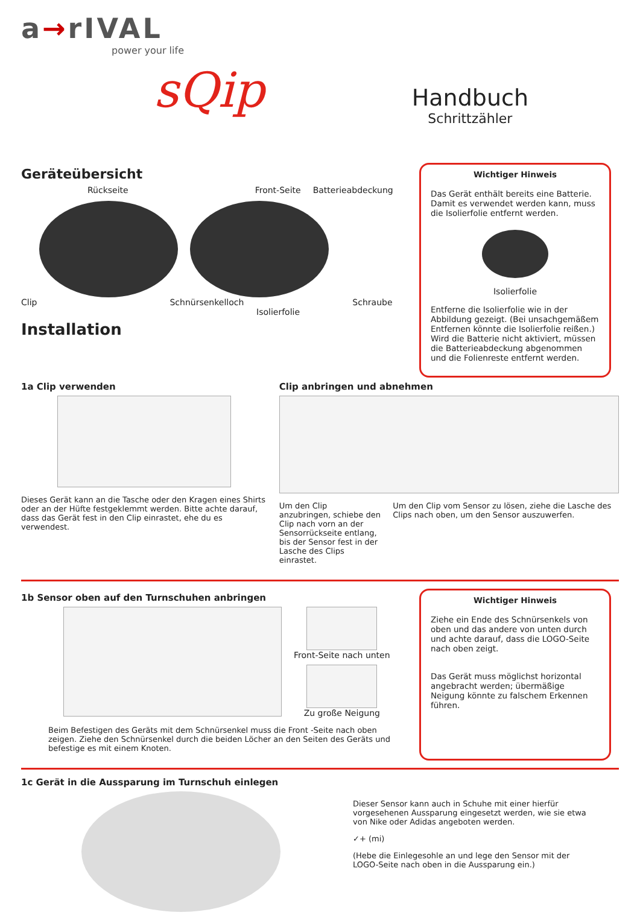a→rIVAL
power your life
sQip
Handbuch
Schrittzähler
Geräteübersicht
Rückseite Front-Seite Batterieabdeckung
Clip Schnürsenkelloch Schraube
Isolierfolie
Installation
Wichtiger Hinweis
Das Gerät enthält bereits eine Batterie. Damit es verwendet werden kann, muss die Isolierfolie entfernt werden.
Isolierfolie
Entferne die Isolierfolie wie in der Abbildung gezeigt. (Bei unsachgemäßem Entfernen könnte die Isolierfolie reißen.) Wird die Batterie nicht aktiviert, müssen die Batterieabdeckung abgenommen und die Folienreste entfernt werden.
1a Clip verwenden
Dieses Gerät kann an die Tasche oder den Kragen eines Shirts oder an der Hüfte festgeklemmt werden. Bitte achte darauf, dass das Gerät fest in den Clip einrastet, ehe du es verwendest.
Clip anbringen und abnehmen
Um den Clip anzubringen, schiebe den Clip nach vorn an der Sensorrückseite entlang, bis der Sensor fest in der Lasche des Clips einrastet.
Um den Clip vom Sensor zu lösen, ziehe die Lasche des Clips nach oben, um den Sensor auszuwerfen.
1b Sensor oben auf den Turnschuhen anbringen
Front-Seite nach unten
Zu große Neigung
Beim Befestigen des Geräts mit dem Schnürsenkel muss die Front -Seite nach oben zeigen. Ziehe den Schnürsenkel durch die beiden Löcher an den Seiten des Geräts und befestige es mit einem Knoten.
Wichtiger Hinweis
Ziehe ein Ende des Schnürsenkels von oben und das andere von unten durch und achte darauf, dass die LOGO-Seite nach oben zeigt.
Das Gerät muss möglichst horizontal angebracht werden; übermäßige Neigung könnte zu falschem Erkennen führen.
1c Gerät in die Aussparung im Turnschuh einlegen
Dieser Sensor kann auch in Schuhe mit einer hierfür vorgesehenen Aussparung eingesetzt werden, wie sie etwa von Nike oder Adidas angeboten werden.
✓+ (mi)
(Hebe die Einlegesohle an und lege den Sensor mit der LOGO-Seite nach oben in die Aussparung ein.)